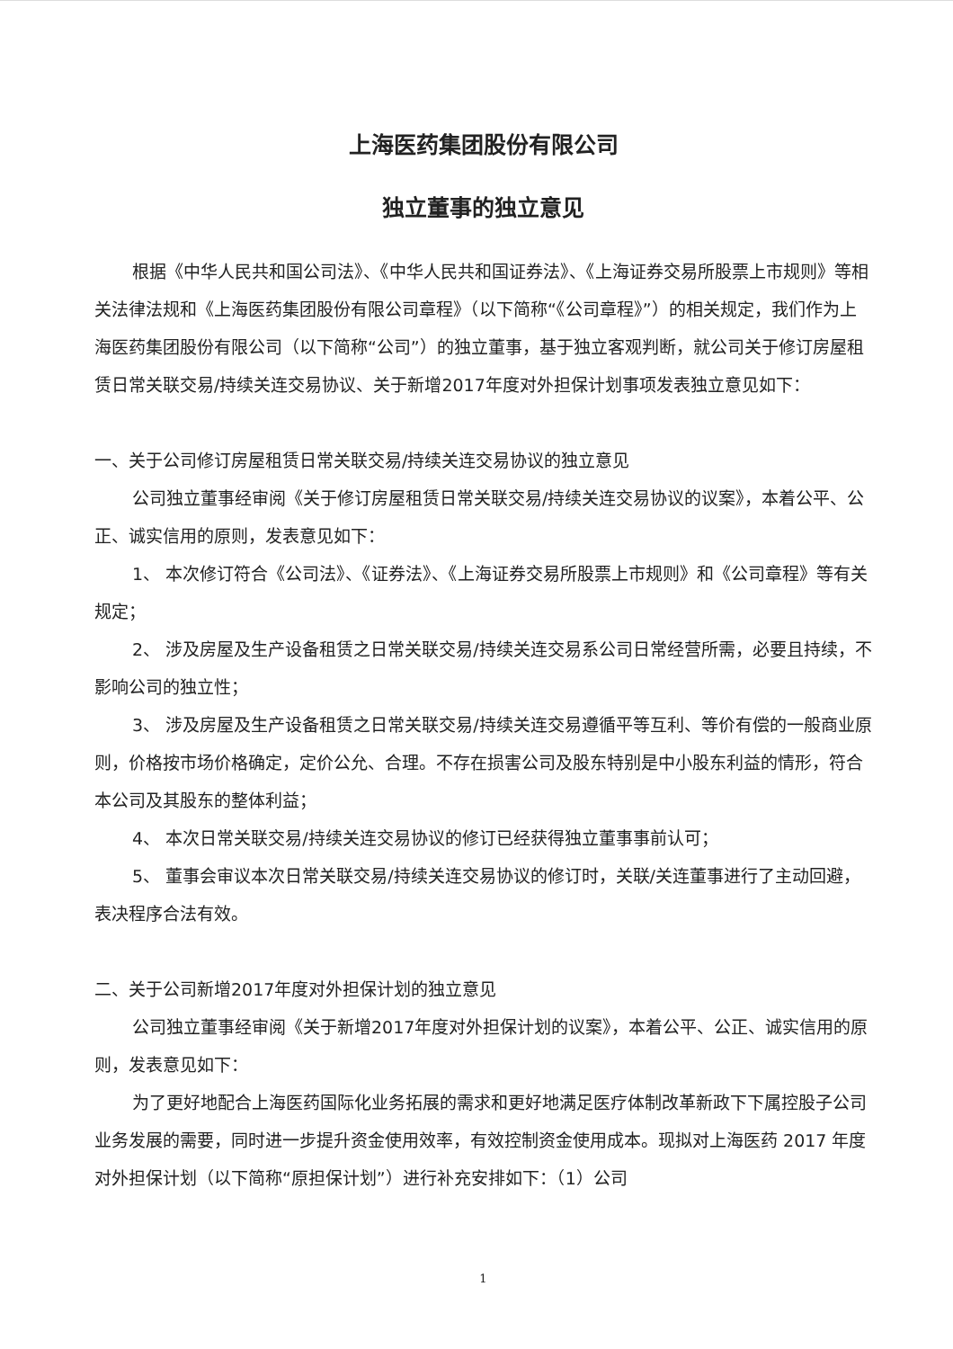上海医药集团股份有限公司
独立董事的独立意见
根据《中华人民共和国公司法》、《中华人民共和国证券法》、《上海证券交易所股票上市规则》等相关法律法规和《上海医药集团股份有限公司章程》（以下简称“《公司章程》”）的相关规定，我们作为上海医药集团股份有限公司（以下简称“公司”）的独立董事，基于独立客观判断，就公司关于修订房屋租赁日常关联交易/持续关连交易协议、关于新增2017年度对外担保计划事项发表独立意见如下：
一、关于公司修订房屋租赁日常关联交易/持续关连交易协议的独立意见
公司独立董事经审阅《关于修订房屋租赁日常关联交易/持续关连交易协议的议案》，本着公平、公正、诚实信用的原则，发表意见如下：
1、 本次修订符合《公司法》、《证券法》、《上海证券交易所股票上市规则》和《公司章程》等有关规定；
2、 涉及房屋及生产设备租赁之日常关联交易/持续关连交易系公司日常经营所需，必要且持续，不影响公司的独立性；
3、 涉及房屋及生产设备租赁之日常关联交易/持续关连交易遵循平等互利、等价有偿的一般商业原则，价格按市场价格确定，定价公允、合理。不存在损害公司及股东特别是中小股东利益的情形，符合本公司及其股东的整体利益；
4、 本次日常关联交易/持续关连交易协议的修订已经获得独立董事事前认可；
5、 董事会审议本次日常关联交易/持续关连交易协议的修订时，关联/关连董事进行了主动回避，表决程序合法有效。
二、关于公司新增2017年度对外担保计划的独立意见
公司独立董事经审阅《关于新增2017年度对外担保计划的议案》，本着公平、公正、诚实信用的原则，发表意见如下：
为了更好地配合上海医药国际化业务拓展的需求和更好地满足医疗体制改革新政下下属控股子公司业务发展的需要，同时进一步提升资金使用效率，有效控制资金使用成本。现拟对上海医药 2017 年度对外担保计划（以下简称“原担保计划”）进行补充安排如下：（1）公司
1